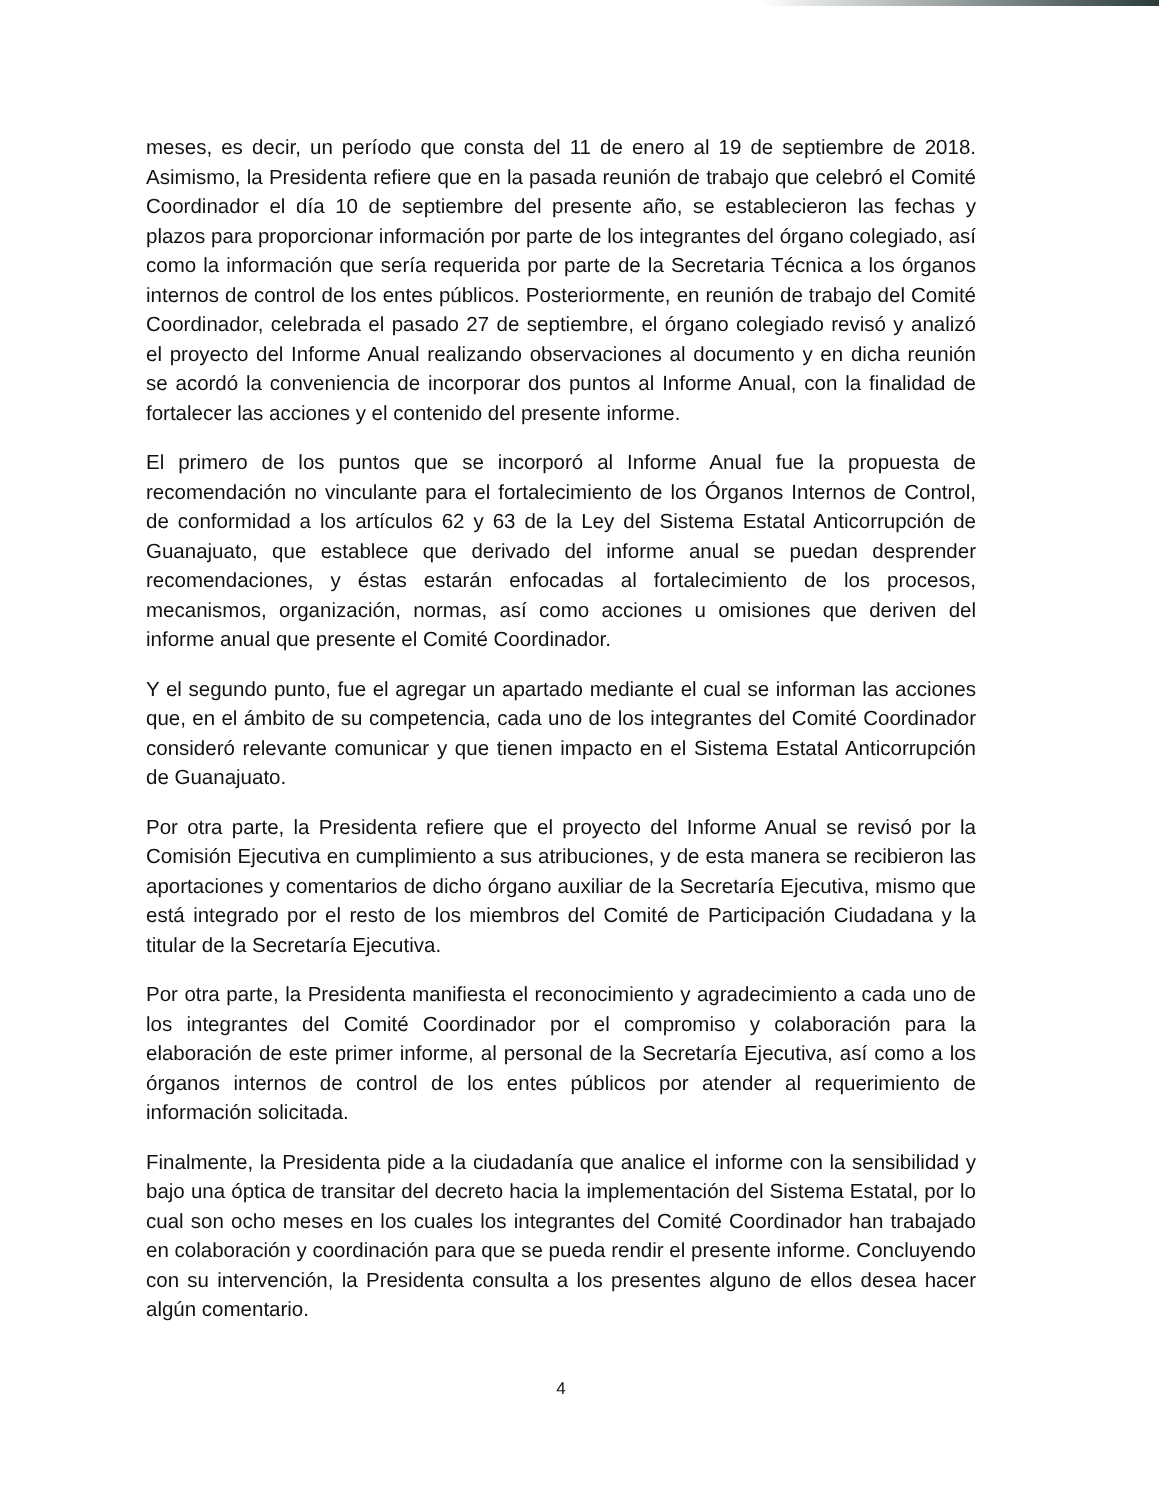meses, es decir, un período que consta del 11 de enero al 19 de septiembre de 2018. Asimismo, la Presidenta refiere que en la pasada reunión de trabajo que celebró el Comité Coordinador el día 10 de septiembre del presente año, se establecieron las fechas y plazos para proporcionar información por parte de los integrantes del órgano colegiado, así como la información que sería requerida por parte de la Secretaria Técnica a los órganos internos de control de los entes públicos. Posteriormente, en reunión de trabajo del Comité Coordinador, celebrada el pasado 27 de septiembre, el órgano colegiado revisó y analizó el proyecto del Informe Anual realizando observaciones al documento y en dicha reunión se acordó la conveniencia de incorporar dos puntos al Informe Anual, con la finalidad de fortalecer las acciones y el contenido del presente informe.
El primero de los puntos que se incorporó al Informe Anual fue la propuesta de recomendación no vinculante para el fortalecimiento de los Órganos Internos de Control, de conformidad a los artículos 62 y 63 de la Ley del Sistema Estatal Anticorrupción de Guanajuato, que establece que derivado del informe anual se puedan desprender recomendaciones, y éstas estarán enfocadas al fortalecimiento de los procesos, mecanismos, organización, normas, así como acciones u omisiones que deriven del informe anual que presente el Comité Coordinador.
Y el segundo punto, fue el agregar un apartado mediante el cual se informan las acciones que, en el ámbito de su competencia, cada uno de los integrantes del Comité Coordinador consideró relevante comunicar y que tienen impacto en el Sistema Estatal Anticorrupción de Guanajuato.
Por otra parte, la Presidenta refiere que el proyecto del Informe Anual se revisó por la Comisión Ejecutiva en cumplimiento a sus atribuciones, y de esta manera se recibieron las aportaciones y comentarios de dicho órgano auxiliar de la Secretaría Ejecutiva, mismo que está integrado por el resto de los miembros del Comité de Participación Ciudadana y la titular de la Secretaría Ejecutiva.
Por otra parte, la Presidenta manifiesta el reconocimiento y agradecimiento a cada uno de los integrantes del Comité Coordinador por el compromiso y colaboración para la elaboración de este primer informe, al personal de la Secretaría Ejecutiva, así como a los órganos internos de control de los entes públicos por atender al requerimiento de información solicitada.
Finalmente, la Presidenta pide a la ciudadanía que analice el informe con la sensibilidad y bajo una óptica de transitar del decreto hacia la implementación del Sistema Estatal, por lo cual son ocho meses en los cuales los integrantes del Comité Coordinador han trabajado en colaboración y coordinación para que se pueda rendir el presente informe. Concluyendo con su intervención, la Presidenta consulta a los presentes alguno de ellos desea hacer algún comentario.
4